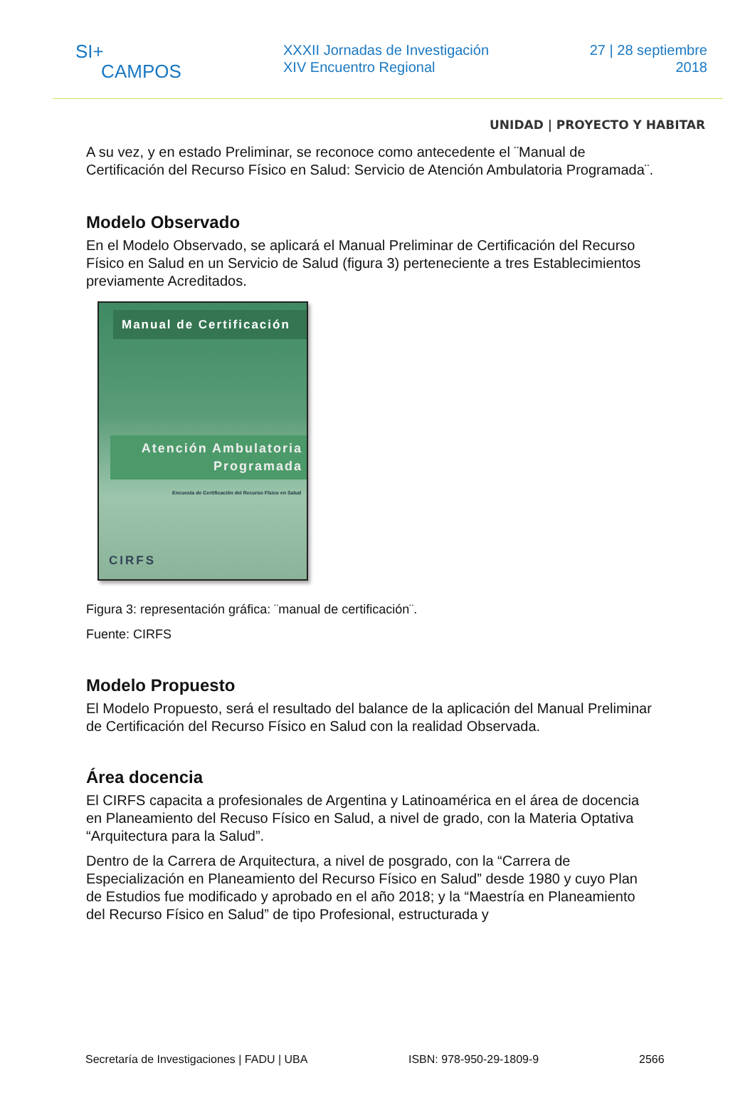SI+
CAMPOS
XXXII Jornadas de Investigación
XIV Encuentro Regional
27 | 28 septiembre
2018
UNIDAD | PROYECTO Y HABITAR
A su vez, y en estado Preliminar, se reconoce como antecedente el ¨Manual de Certificación del Recurso Físico en Salud: Servicio de Atención Ambulatoria Programada¨.
Modelo Observado
En el Modelo Observado, se aplicará el Manual Preliminar de Certificación del Recurso Físico en Salud en un Servicio de Salud (figura 3) perteneciente a tres Establecimientos previamente Acreditados.
Manual de Certificación
Atención Ambulatoria
Programada
Encuesta de Certificación del Recurso Físico en Salud
CIRFS
Figura 3: representación gráfica: ¨manual de certificación¨.
Fuente: CIRFS
Modelo Propuesto
El Modelo Propuesto, será el resultado del balance de la aplicación del Manual Preliminar de Certificación del Recurso Físico en Salud con la realidad Observada.
Área docencia
El CIRFS capacita a profesionales de Argentina y Latinoamérica en el área de docencia en Planeamiento del Recuso Físico en Salud, a nivel de grado, con la Materia Optativa “Arquitectura para la Salud”.
Dentro de la Carrera de Arquitectura, a nivel de posgrado, con la “Carrera de Especialización en Planeamiento del Recurso Físico en Salud” desde 1980 y cuyo Plan de Estudios fue modificado y aprobado en el año 2018; y la “Maestría en Planeamiento del Recurso Físico en Salud” de tipo Profesional, estructurada y
Secretaría de Investigaciones | FADU | UBA ISBN: 978-950-29-1809-9 2566